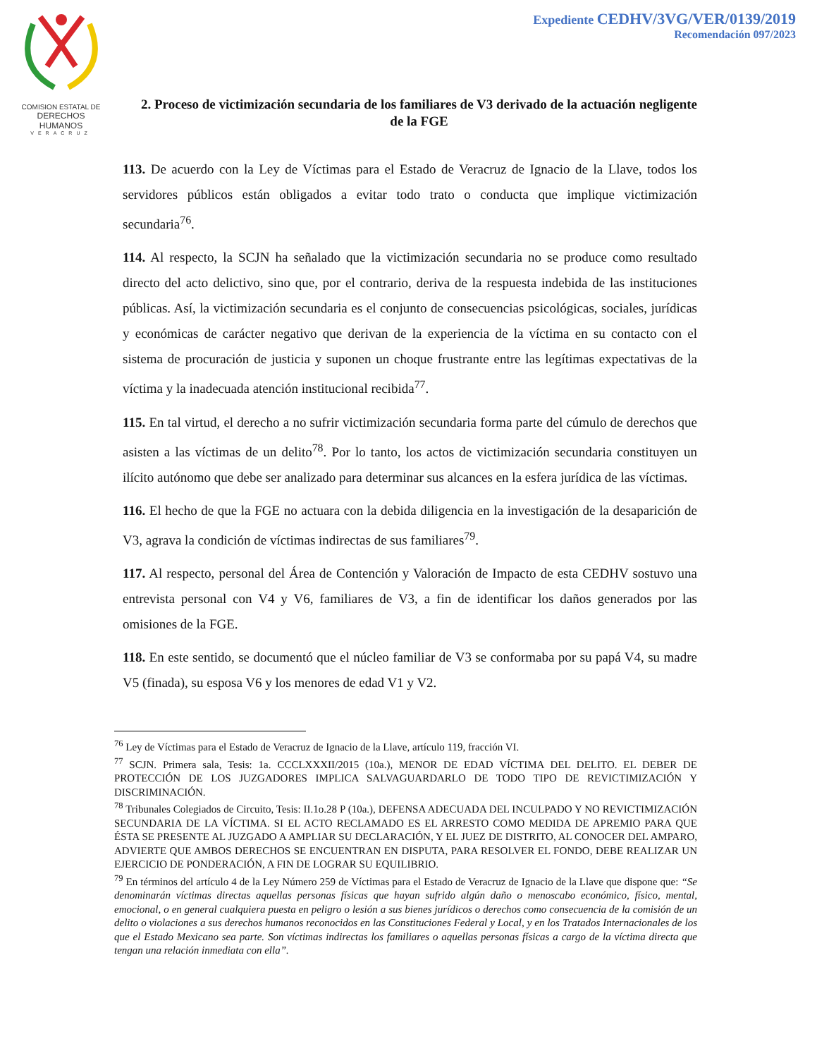COMISION ESTATAL DE
DERECHOS HUMANOS
VERACRUZ
Expediente CEDHV/3VG/VER/0139/2019
Recomendación 097/2023
2. Proceso de victimización secundaria de los familiares de V3 derivado de la actuación negligente de la FGE
113. De acuerdo con la Ley de Víctimas para el Estado de Veracruz de Ignacio de la Llave, todos los servidores públicos están obligados a evitar todo trato o conducta que implique victimización secundaria<sup>76</sup>.
114. Al respecto, la SCJN ha señalado que la victimización secundaria no se produce como resultado directo del acto delictivo, sino que, por el contrario, deriva de la respuesta indebida de las instituciones públicas. Así, la victimización secundaria es el conjunto de consecuencias psicológicas, sociales, jurídicas y económicas de carácter negativo que derivan de la experiencia de la víctima en su contacto con el sistema de procuración de justicia y suponen un choque frustrante entre las legítimas expectativas de la víctima y la inadecuada atención institucional recibida<sup>77</sup>.
115. En tal virtud, el derecho a no sufrir victimización secundaria forma parte del cúmulo de derechos que asisten a las víctimas de un delito<sup>78</sup>. Por lo tanto, los actos de victimización secundaria constituyen un ilícito autónomo que debe ser analizado para determinar sus alcances en la esfera jurídica de las víctimas.
116. El hecho de que la FGE no actuara con la debida diligencia en la investigación de la desaparición de V3, agrava la condición de víctimas indirectas de sus familiares<sup>79</sup>.
117. Al respecto, personal del Área de Contención y Valoración de Impacto de esta CEDHV sostuvo una entrevista personal con V4 y V6, familiares de V3, a fin de identificar los daños generados por las omisiones de la FGE.
118. En este sentido, se documentó que el núcleo familiar de V3 se conformaba por su papá V4, su madre V5 (finada), su esposa V6 y los menores de edad V1 y V2.
<sup>76</sup> Ley de Víctimas para el Estado de Veracruz de Ignacio de la Llave, artículo 119, fracción VI.
<sup>77</sup> SCJN. Primera sala, Tesis: 1a. CCCLXXXII/2015 (10a.), MENOR DE EDAD VÍCTIMA DEL DELITO. EL DEBER DE PROTECCIÓN DE LOS JUZGADORES IMPLICA SALVAGUARDARLO DE TODO TIPO DE REVICTIMIZACIÓN Y DISCRIMINACIÓN.
<sup>78</sup> Tribunales Colegiados de Circuito, Tesis: II.1o.28 P (10a.), DEFENSA ADECUADA DEL INCULPADO Y NO REVICTIMIZACIÓN SECUNDARIA DE LA VÍCTIMA. SI EL ACTO RECLAMADO ES EL ARRESTO COMO MEDIDA DE APREMIO PARA QUE ÉSTA SE PRESENTE AL JUZGADO A AMPLIAR SU DECLARACIÓN, Y EL JUEZ DE DISTRITO, AL CONOCER DEL AMPARO, ADVIERTE QUE AMBOS DERECHOS SE ENCUENTRAN EN DISPUTA, PARA RESOLVER EL FONDO, DEBE REALIZAR UN EJERCICIO DE PONDERACIÓN, A FIN DE LOGRAR SU EQUILIBRIO.
<sup>79</sup> En términos del artículo 4 de la Ley Número 259 de Víctimas para el Estado de Veracruz de Ignacio de la Llave que dispone que: “Se denominarán víctimas directas aquellas personas físicas que hayan sufrido algún daño o menoscabo económico, físico, mental, emocional, o en general cualquiera puesta en peligro o lesión a sus bienes jurídicos o derechos como consecuencia de la comisión de un delito o violaciones a sus derechos humanos reconocidos en las Constituciones Federal y Local, y en los Tratados Internacionales de los que el Estado Mexicano sea parte. Son víctimas indirectas los familiares o aquellas personas físicas a cargo de la víctima directa que tengan una relación inmediata con ella”.